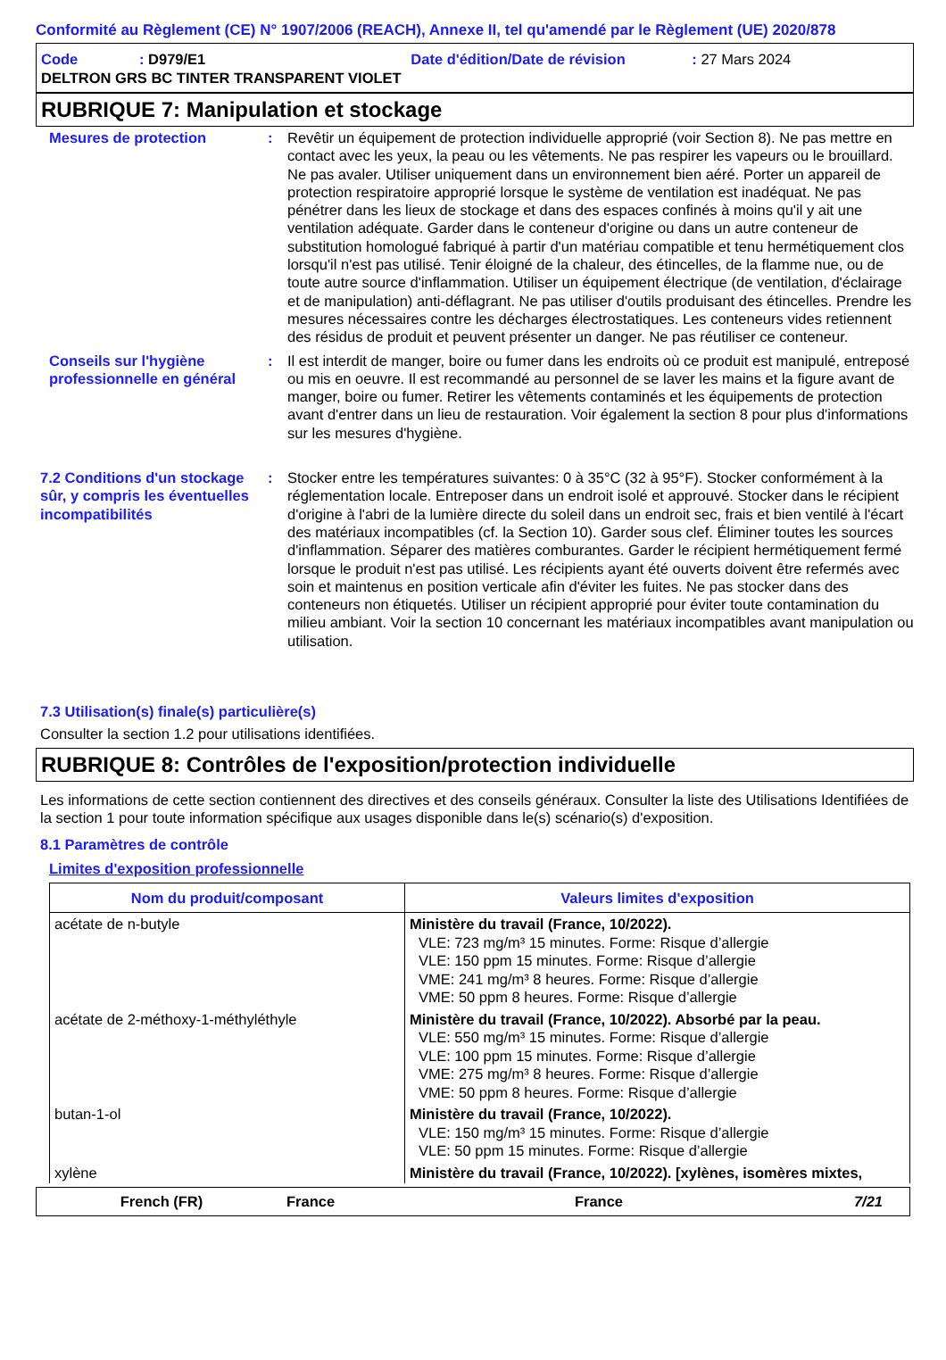Conformité au Règlement (CE) N° 1907/2006 (REACH), Annexe II, tel qu'amendé par le Règlement (UE) 2020/878
Code: D979/E1 Date d'édition/Date de révision: 27 Mars 2024
DELTRON GRS BC TINTER TRANSPARENT VIOLET
RUBRIQUE 7: Manipulation et stockage
Mesures de protection : Revêtir un équipement de protection individuelle approprié (voir Section 8). Ne pas mettre en contact avec les yeux, la peau ou les vêtements. Ne pas respirer les vapeurs ou le brouillard. Ne pas avaler. Utiliser uniquement dans un environnement bien aéré. Porter un appareil de protection respiratoire approprié lorsque le système de ventilation est inadéquat. Ne pas pénétrer dans les lieux de stockage et dans des espaces confinés à moins qu'il y ait une ventilation adéquate. Garder dans le conteneur d'origine ou dans un autre conteneur de substitution homologué fabriqué à partir d'un matériau compatible et tenu hermétiquement clos lorsqu'il n'est pas utilisé. Tenir éloigné de la chaleur, des étincelles, de la flamme nue, ou de toute autre source d'inflammation. Utiliser un équipement électrique (de ventilation, d'éclairage et de manipulation) anti-déflagrant. Ne pas utiliser d'outils produisant des étincelles. Prendre les mesures nécessaires contre les décharges électrostatiques. Les conteneurs vides retiennent des résidus de produit et peuvent présenter un danger. Ne pas réutiliser ce conteneur.
Conseils sur l'hygiène professionnelle en général
: Il est interdit de manger, boire ou fumer dans les endroits où ce produit est manipulé, entreposé ou mis en oeuvre. Il est recommandé au personnel de se laver les mains et la figure avant de manger, boire ou fumer. Retirer les vêtements contaminés et les équipements de protection avant d'entrer dans un lieu de restauration. Voir également la section 8 pour plus d'informations sur les mesures d'hygiène.
7.2 Conditions d'un stockage sûr, y compris les éventuelles incompatibilités
: Stocker entre les températures suivantes: 0 à 35°C (32 à 95°F). Stocker conformément à la réglementation locale. Entreposer dans un endroit isolé et approuvé. Stocker dans le récipient d'origine à l'abri de la lumière directe du soleil dans un endroit sec, frais et bien ventilé à l'écart des matériaux incompatibles (cf. la Section 10). Garder sous clef. Éliminer toutes les sources d'inflammation. Séparer des matières comburantes. Garder le récipient hermétiquement fermé lorsque le produit n'est pas utilisé. Les récipients ayant été ouverts doivent être refermés avec soin et maintenus en position verticale afin d'éviter les fuites. Ne pas stocker dans des conteneurs non étiquetés. Utiliser un récipient approprié pour éviter toute contamination du milieu ambiant. Voir la section 10 concernant les matériaux incompatibles avant manipulation ou utilisation.
7.3 Utilisation(s) finale(s) particulière(s)
Consulter la section 1.2 pour utilisations identifiées.
RUBRIQUE 8: Contrôles de l'exposition/protection individuelle
Les informations de cette section contiennent des directives et des conseils généraux. Consulter la liste des Utilisations Identifiées de la section 1 pour toute information spécifique aux usages disponible dans le(s) scénario(s) d'exposition.
8.1 Paramètres de contrôle
Limites d'exposition professionnelle
| Nom du produit/composant | Valeurs limites d'exposition |
| --- | --- |
| acétate de n-butyle | Ministère du travail (France, 10/2022). VLE: 723 mg/m³ 15 minutes. Forme: Risque d’allergie VLE: 150 ppm 15 minutes. Forme: Risque d’allergie VME: 241 mg/m³ 8 heures. Forme: Risque d’allergie VME: 50 ppm 8 heures. Forme: Risque d’allergie |
| acétate de 2-méthoxy-1-méthyléthyle | Ministère du travail (France, 10/2022). Absorbé par la peau. VLE: 550 mg/m³ 15 minutes. Forme: Risque d’allergie VLE: 100 ppm 15 minutes. Forme: Risque d’allergie VME: 275 mg/m³ 8 heures. Forme: Risque d’allergie VME: 50 ppm 8 heures. Forme: Risque d’allergie |
| butan-1-ol | Ministère du travail (France, 10/2022). VLE: 150 mg/m³ 15 minutes. Forme: Risque d’allergie VLE: 50 ppm 15 minutes. Forme: Risque d’allergie |
| xylène | Ministère du travail (France, 10/2022). [xylènes, isomères mixtes, |
French (FR) France France 7/21